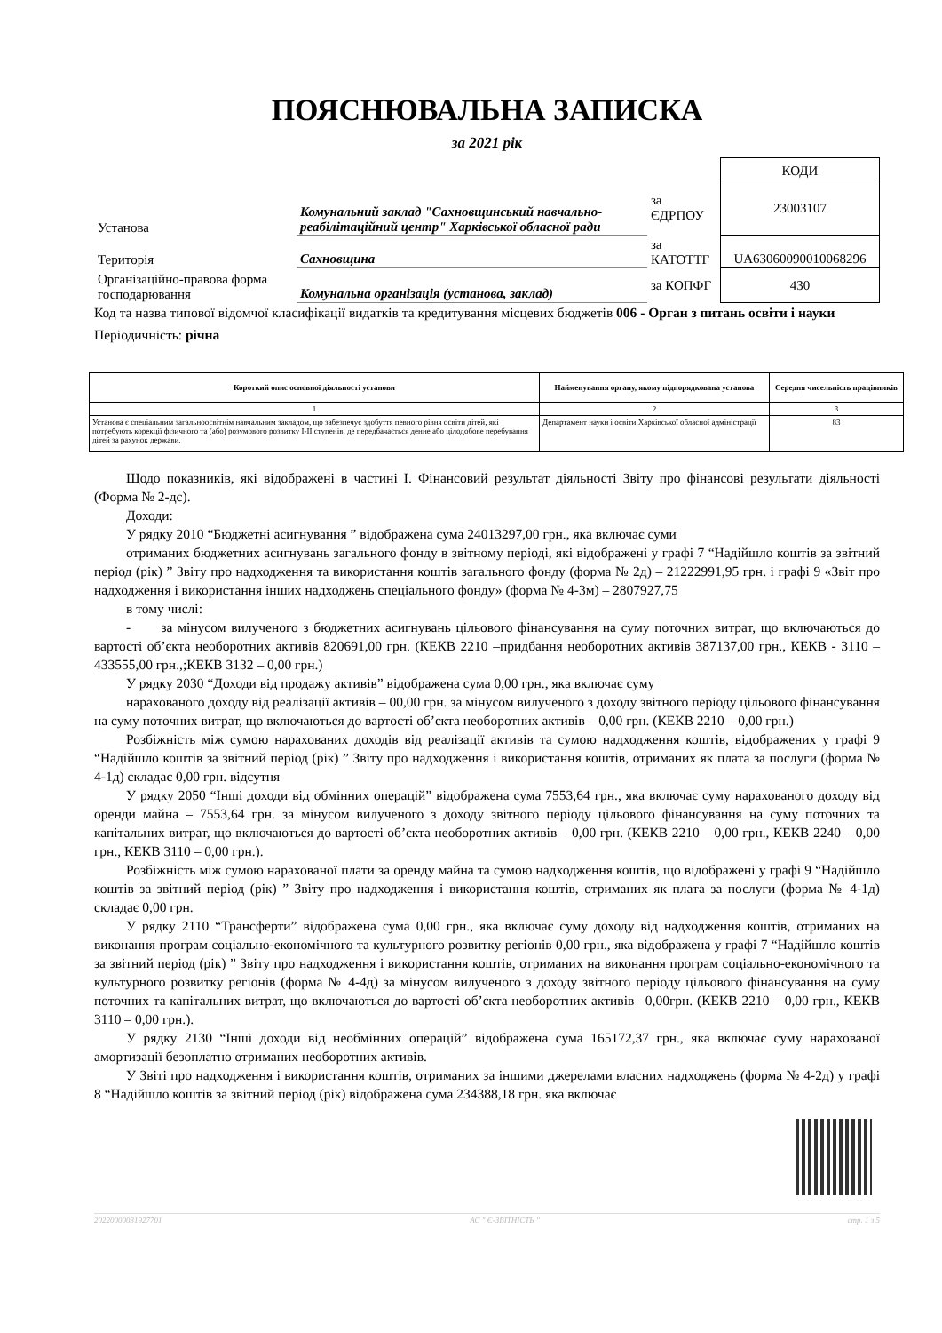ПОЯСНЮВАЛЬНА ЗАПИСКА
за 2021 рік
| | | | КОДИ |
| Установа | Комунальний заклад "Сахновщинський навчально-реабілітаційний центр" Харківської обласної ради | за ЄДРПОУ | 23003107 |
| Територія | Сахновщина | за КАТОТТГ | UA63060090010068296 |
| Організаційно-правова форма господарювання | Комунальна організація (установа, заклад) | за КОПФГ | 430 |
Код та назва типової відомчої класифікації видатків та кредитування місцевих бюджетів 006 - Орган з питань освіти і науки
Періодичність: річна
| Короткий опис основної діяльності установи | Найменування органу, якому підпорядкована установа | Середня чисельність працівників |
| --- | --- | --- |
| 1 | 2 | 3 |
| Установа є спеціальним загальноосвітнім навчальним закладом, що забезпечує здобуття певного рівня освіти дітей, які потребують корекції фізичного та (або) розумового розвитку І-ІІ ступенів, де передбачається денне або цілодобове перебування дітей за рахунок держави. | Департамент науки і освіти Харківської обласної адміністрації | 83 |
Щодо показників, які відображені в частині I. Фінансовий результат діяльності Звіту про фінансові результати діяльності (Форма № 2-дс).
Доходи:
У рядку 2010 “Бюджетні асигнування ” відображена сума 24013297,00 грн., яка включає суми
отриманих бюджетних асигнувань загального фонду в звітному періоді, які відображені у графі 7 “Надійшло коштів за звітний період (рік) ” Звіту про надходження та використання коштів загального фонду (форма № 2д) – 21222991,95 грн. і графі 9 «Звіт про надходження і використання інших надходжень спеціального фонду» (форма № 4-3м) – 2807927,75
в тому числі:
- за мінусом вилученого з бюджетних асигнувань цільового фінансування на суму поточних витрат, що включаються до вартості об’єкта необоротних активів 820691,00 грн. (КЕКВ 2210 –придбання необоротних активів 387137,00 грн., КЕКВ - 3110 – 433555,00 грн.,;КЕКВ 3132 – 0,00 грн.)
У рядку 2030 “Доходи від продажу активів” відображена сума 0,00 грн., яка включає суму
нарахованого доходу від реалізації активів – 00,00 грн. за мінусом вилученого з доходу звітного періоду цільового фінансування на суму поточних витрат, що включаються до вартості об’єкта необоротних активів – 0,00 грн. (КЕКВ 2210 – 0,00 грн.)
Розбіжність між сумою нарахованих доходів від реалізації активів та сумою надходження коштів, відображених у графі 9 “Надійшло коштів за звітний період (рік) ” Звіту про надходження і використання коштів, отриманих як плата за послуги (форма № 4-1д) складає 0,00 грн. відсутня
У рядку 2050 “Інші доходи від обмінних операцій” відображена сума 7553,64 грн., яка включає суму нарахованого доходу від оренди майна – 7553,64 грн. за мінусом вилученого з доходу звітного періоду цільового фінансування на суму поточних та капітальних витрат, що включаються до вартості об’єкта необоротних активів – 0,00 грн. (КЕКВ 2210 – 0,00 грн., КЕКВ 2240 – 0,00 грн., КЕКВ 3110 – 0,00 грн.).
Розбіжність між сумою нарахованої плати за оренду майна та сумою надходження коштів, що відображені у графі 9 “Надійшло коштів за звітний період (рік) ” Звіту про надходження і використання коштів, отриманих як плата за послуги (форма № 4-1д) складає 0,00 грн.
У рядку 2110 “Трансферти” відображена сума 0,00 грн., яка включає суму доходу від надходження коштів, отриманих на виконання програм соціально-економічного та культурного розвитку регіонів 0,00 грн., яка відображена у графі 7 “Надійшло коштів за звітний період (рік) ” Звіту про надходження і використання коштів, отриманих на виконання програм соціально-економічного та культурного розвитку регіонів (форма № 4-4д) за мінусом вилученого з доходу звітного періоду цільового фінансування на суму поточних та капітальних витрат, що включаються до вартості об’єкта необоротних активів –0,00грн. (КЕКВ 2210 – 0,00 грн., КЕКВ 3110 – 0,00 грн.).
У рядку 2130 “Інші доходи від необмінних операцій” відображена сума 165172,37 грн., яка включає суму нарахованої амортизації безоплатно отриманих необоротних активів.
У Звіті про надходження і використання коштів, отриманих за іншими джерелами власних надходжень (форма № 4-2д) у графі 8 “Надійшло коштів за звітний період (рік) відображена сума 234388,18 грн. яка включає
20220000031927701 АС " Є-ЗВІТНІСТЬ " стр. 1 з 5